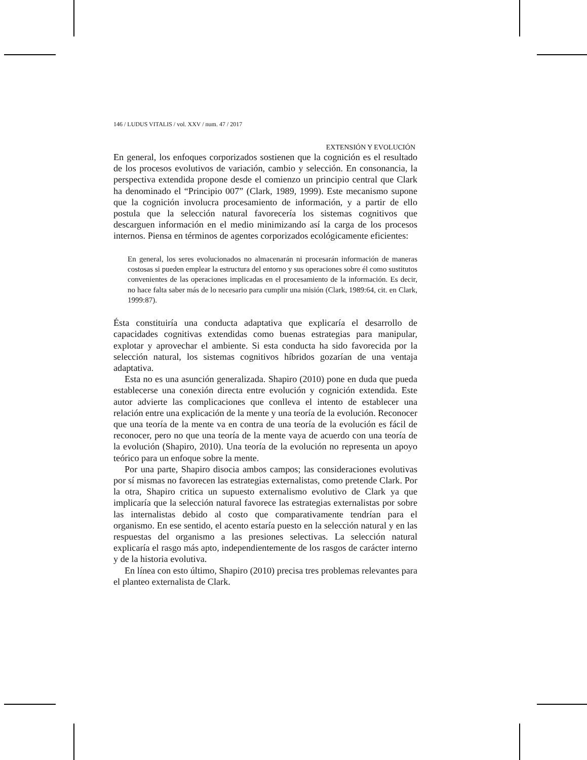146 / LUDUS VITALIS / vol. XXV / num. 47 / 2017
EXTENSIÓN Y EVOLUCIÓN
En general, los enfoques corporizados sostienen que la cognición es el resultado de los procesos evolutivos de variación, cambio y selección. En consonancia, la perspectiva extendida propone desde el comienzo un principio central que Clark ha denominado el “Principio 007” (Clark, 1989, 1999). Este mecanismo supone que la cognición involucra procesamiento de información, y a partir de ello postula que la selección natural favorecería los sistemas cognitivos que descarguen información en el medio minimizando así la carga de los procesos internos. Piensa en términos de agentes corporizados ecológicamente eficientes:
En general, los seres evolucionados no almacenarán ni procesarán información de maneras costosas si pueden emplear la estructura del entorno y sus operaciones sobre él como sustitutos convenientes de las operaciones implicadas en el procesamiento de la información. Es decir, no hace falta saber más de lo necesario para cumplir una misión (Clark, 1989:64, cit. en Clark, 1999:87).
Ésta constituiría una conducta adaptativa que explicaría el desarrollo de capacidades cognitivas extendidas como buenas estrategias para manipular, explotar y aprovechar el ambiente. Si esta conducta ha sido favorecida por la selección natural, los sistemas cognitivos híbridos gozarían de una ventaja adaptativa.
Esta no es una asunción generalizada. Shapiro (2010) pone en duda que pueda establecerse una conexión directa entre evolución y cognición extendida. Este autor advierte las complicaciones que conlleva el intento de establecer una relación entre una explicación de la mente y una teoría de la evolución. Reconocer que una teoría de la mente va en contra de una teoría de la evolución es fácil de reconocer, pero no que una teoría de la mente vaya de acuerdo con una teoría de la evolución (Shapiro, 2010). Una teoría de la evolución no representa un apoyo teórico para un enfoque sobre la mente.
Por una parte, Shapiro disocia ambos campos; las consideraciones evolutivas por sí mismas no favorecen las estrategias externalistas, como pretende Clark. Por la otra, Shapiro critica un supuesto externalismo evolutivo de Clark ya que implicaría que la selección natural favorece las estrategias externalistas por sobre las internalistas debido al costo que comparativamente tendrían para el organismo. En ese sentido, el acento estaría puesto en la selección natural y en las respuestas del organismo a las presiones selectivas. La selección natural explicaría el rasgo más apto, independientemente de los rasgos de carácter interno y de la historia evolutiva.
En línea con esto último, Shapiro (2010) precisa tres problemas relevantes para el planteo externalista de Clark.